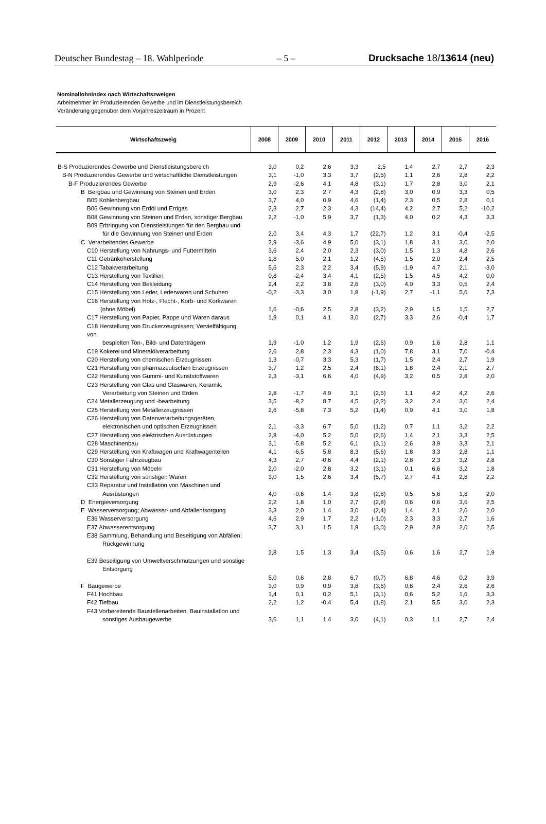Deutscher Bundestag – 18. Wahlperiode – 5 – Drucksache 18/13614 (neu)
Nominallohnindex nach Wirtschaftszweigen
Arbeitnehmer im Produzierenden Gewerbe und im Dienstleistungsbereich
Veränderung gegenüber dem Vorjahreszeitraum in Prozent
| Wirtschaftszweig | 2008 | 2009 | 2010 | 2011 | 2012 | 2013 | 2014 | 2015 | 2016 |
| --- | --- | --- | --- | --- | --- | --- | --- | --- | --- |
| B-S Produzierendes Gewerbe und Dienstleistungsbereich | 3,0 | 0,2 | 2,6 | 3,3 | 2,5 | 1,4 | 2,7 | 2,7 | 2,3 |
| B-N Produzierendes Gewerbe und wirtschaftliche Dienstleistungen | 3,1 | -1,0 | 3,3 | 3,7 | (2,5) | 1,1 | 2,6 | 2,8 | 2,2 |
| B-F Produzierendes Gewerbe | 2,9 | -2,6 | 4,1 | 4,8 | (3,1) | 1,7 | 2,8 | 3,0 | 2,1 |
| B Bergbau und Gewinnung von Steinen und Erden | 3,0 | 2,3 | 2,7 | 4,3 | (2,8) | 3,0 | 0,9 | 3,3 | 0,5 |
| B05 Kohlenbergbau | 3,7 | 4,0 | 0,9 | 4,6 | (1,4) | 2,3 | 0,5 | 2,8 | 0,1 |
| B06 Gewinnung von Erdöl und Erdgas | 2,3 | 2,7 | 2,3 | 4,3 | (14,4) | 4,2 | 2,7 | 5,2 | -10,2 |
| B08 Gewinnung von Steinen und Erden, sonstiger Bergbau | 2,2 | -1,0 | 5,9 | 3,7 | (1,3) | 4,0 | 0,2 | 4,3 | 3,3 |
| B09 Erbringung von Dienstleistungen für den Bergbau und für die Gewinnung von Steinen und Erden | 2,0 | 3,4 | 4,3 | 1,7 | (22,7) | 1,2 | 3,1 | -0,4 | -2,5 |
| C Verarbeitendes Gewerbe | 2,9 | -3,6 | 4,9 | 5,0 | (3,1) | 1,8 | 3,1 | 3,0 | 2,0 |
| C10 Herstellung von Nahrungs- und Futtermitteln | 3,6 | 2,4 | 2,0 | 2,3 | (3,0) | 1,5 | 1,3 | 4,8 | 2,6 |
| C11 Getränkeherstellung | 1,8 | 5,0 | 2,1 | 1,2 | (4,5) | 1,5 | 2,0 | 2,4 | 2,5 |
| C12 Tabakverarbeitung | 5,6 | 2,3 | 2,2 | 3,4 | (5,9) | -1,9 | 4,7 | 2,1 | -3,0 |
| C13 Herstellung von Textilien | 0,8 | -2,4 | 3,4 | 4,1 | (2,5) | 1,5 | 4,5 | 4,2 | 0,0 |
| C14 Herstellung von Bekleidung | 2,4 | 2,2 | 3,8 | 2,6 | (3,0) | 4,0 | 3,3 | 0,5 | 2,4 |
| C15 Herstellung von Leder, Lederwaren und Schuhen | -0,2 | -3,3 | 3,0 | 1,8 | (-1,9) | 2,7 | -1,1 | 5,6 | 7,3 |
| C16 Herstellung von Holz-, Flecht-, Korb- und Korkwaren (ohne Möbel) | 1,6 | -0,6 | 2,5 | 2,8 | (3,2) | 2,9 | 1,5 | 1,5 | 2,7 |
| C17 Herstellung von Papier, Pappe und Waren daraus | 1,9 | 0,1 | 4,1 | 3,0 | (2,7) | 3,3 | 2,6 | -0,4 | 1,7 |
| C18 Herstellung von Druckerzeugnissen; Vervielfältigung von bespielten Ton-, Bild- und Datenträgern | 1,9 | -1,0 | 1,2 | 1,9 | (2,6) | 0,9 | 1,6 | 2,8 | 1,1 |
| C19 Kokerei und Mineralölverarbeitung | 2,6 | 2,8 | 2,3 | 4,3 | (1,0) | 7,8 | 3,1 | 7,0 | -0,4 |
| C20 Herstellung von chemischen Erzeugnissen | 1,3 | -0,7 | 3,3 | 5,3 | (1,7) | 1,5 | 2,4 | 2,7 | 1,9 |
| C21 Herstellung von pharmazeutischen Erzeugnissen | 3,7 | 1,2 | 2,5 | 2,4 | (6,1) | 1,8 | 2,4 | 2,1 | 2,7 |
| C22 Herstellung von Gummi- und Kunststoffwaren | 2,3 | -3,1 | 6,6 | 4,0 | (4,9) | 3,2 | 0,5 | 2,8 | 2,0 |
| C23 Herstellung von Glas und Glaswaren, Keramik, Verarbeitung von Steinen und Erden | 2,8 | -1,7 | 4,9 | 3,1 | (2,5) | 1,1 | 4,2 | 4,2 | 2,6 |
| C24 Metallerzeugung und -bearbeitung | 3,5 | -8,2 | 8,7 | 4,5 | (2,2) | 3,2 | 2,4 | 3,0 | 2,4 |
| C25 Herstellung von Metallerzeugnissen | 2,6 | -5,8 | 7,3 | 5,2 | (1,4) | 0,9 | 4,1 | 3,0 | 1,8 |
| C26 Herstellung von Datenverarbeitungsgeräten, elektronischen und optischen Erzeugnissen | 2,1 | -3,3 | 6,7 | 5,0 | (1,2) | 0,7 | 1,1 | 3,2 | 2,2 |
| C27 Herstellung von elektrischen Ausrüstungen | 2,8 | -4,0 | 5,2 | 5,0 | (2,6) | 1,4 | 2,1 | 3,3 | 2,5 |
| C28 Maschinenbau | 3,1 | -5,8 | 5,2 | 6,1 | (3,1) | 2,6 | 3,9 | 3,3 | 2,1 |
| C29 Herstellung von Kraftwagen und Kraftwagenteilen | 4,1 | -6,5 | 5,8 | 8,3 | (5,6) | 1,8 | 3,3 | 2,8 | 1,1 |
| C30 Sonstiger Fahrzeugbau | 4,3 | 2,7 | -0,6 | 4,4 | (2,1) | 2,8 | 2,3 | 3,2 | 2,8 |
| C31 Herstellung von Möbeln | 2,0 | -2,0 | 2,8 | 3,2 | (3,1) | 0,1 | 6,6 | 3,2 | 1,8 |
| C32 Herstellung von sonstigen Waren | 3,0 | 1,5 | 2,6 | 3,4 | (5,7) | 2,7 | 4,1 | 2,8 | 2,2 |
| C33 Reparatur und Installation von Maschinen und Ausrüstungen | 4,0 | -0,6 | 1,4 | 3,8 | (2,8) | 0,5 | 5,6 | 1,8 | 2,0 |
| D Energieversorgung | 2,2 | 1,8 | 1,0 | 2,7 | (2,8) | 0,6 | 0,6 | 3,6 | 2,5 |
| E Wasserversorgung; Abwasser- und Abfallentsorgung | 3,3 | 2,0 | 1,4 | 3,0 | (2,4) | 1,4 | 2,1 | 2,6 | 2,0 |
| E36 Wasserversorgung | 4,6 | 2,9 | 1,7 | 2,2 | (-1,0) | 2,3 | 3,3 | 2,7 | 1,6 |
| E37 Abwasserentsorgung | 3,7 | 3,1 | 1,5 | 1,9 | (3,0) | 2,9 | 2,9 | 2,0 | 2,5 |
| E38 Sammlung, Behandlung und Beseitigung von Abfällen; Rückgewinnung | 2,8 | 1,5 | 1,3 | 3,4 | (3,5) | 0,6 | 1,6 | 2,7 | 1,9 |
| E39 Beseitigung von Umweltverschmutzungen und sonstige Entsorgung | 5,0 | 0,6 | 2,8 | 6,7 | (0,7) | 6,8 | 4,6 | 0,2 | 3,9 |
| F Baugewerbe | 3,0 | 0,9 | 0,9 | 3,8 | (3,6) | 0,6 | 2,4 | 2,6 | 2,6 |
| F41 Hochbau | 1,4 | 0,1 | 0,2 | 5,1 | (3,1) | 0,6 | 5,2 | 1,6 | 3,3 |
| F42 Tiefbau | 2,2 | 1,2 | -0,4 | 5,4 | (1,8) | 2,1 | 5,5 | 3,0 | 2,3 |
| F43 Vorbereitende Baustellenarbeiten, Bauinstallation und sonstiges Ausbaugewerbe | 3,6 | 1,1 | 1,4 | 3,0 | (4,1) | 0,3 | 1,1 | 2,7 | 2,4 |